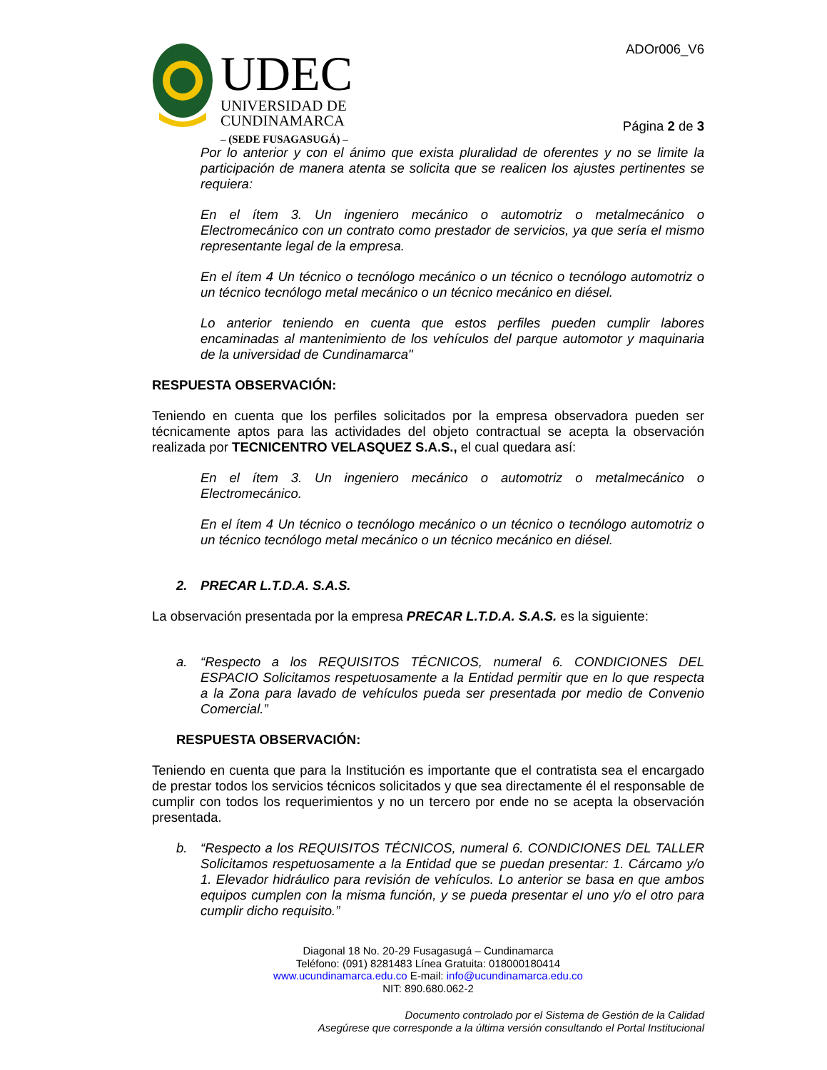UDEC
UNIVERSIDAD DE
CUNDINAMARCA
– (SEDE FUSAGASUGÁ) –
ADOr006_V6
Página 2 de 3
Por lo anterior y con el ánimo que exista pluralidad de oferentes y no se limite la participación de manera atenta se solicita que se realicen los ajustes pertinentes se requiera:
En el ítem 3. Un ingeniero mecánico o automotriz o metalmecánico o Electromecánico con un contrato como prestador de servicios, ya que sería el mismo representante legal de la empresa.
En el ítem 4 Un técnico o tecnólogo mecánico o un técnico o tecnólogo automotriz o un técnico tecnólogo metal mecánico o un técnico mecánico en diésel.
Lo anterior teniendo en cuenta que estos perfiles pueden cumplir labores encaminadas al mantenimiento de los vehículos del parque automotor y maquinaria de la universidad de Cundinamarca"
RESPUESTA OBSERVACIÓN:
Teniendo en cuenta que los perfiles solicitados por la empresa observadora pueden ser técnicamente aptos para las actividades del objeto contractual se acepta la observación realizada por TECNICENTRO VELASQUEZ S.A.S., el cual quedara así:
En el ítem 3. Un ingeniero mecánico o automotriz o metalmecánico o Electromecánico.
En el ítem 4 Un técnico o tecnólogo mecánico o un técnico o tecnólogo automotriz o un técnico tecnólogo metal mecánico o un técnico mecánico en diésel.
2. PRECAR L.T.D.A. S.A.S.
La observación presentada por la empresa PRECAR L.T.D.A. S.A.S. es la siguiente:
a. “Respecto a los REQUISITOS TÉCNICOS, numeral 6. CONDICIONES DEL ESPACIO Solicitamos respetuosamente a la Entidad permitir que en lo que respecta a la Zona para lavado de vehículos pueda ser presentada por medio de Convenio Comercial.”
RESPUESTA OBSERVACIÓN:
Teniendo en cuenta que para la Institución es importante que el contratista sea el encargado de prestar todos los servicios técnicos solicitados y que sea directamente él el responsable de cumplir con todos los requerimientos y no un tercero por ende no se acepta la observación presentada.
b. “Respecto a los REQUISITOS TÉCNICOS, numeral 6. CONDICIONES DEL TALLER Solicitamos respetuosamente a la Entidad que se puedan presentar: 1. Cárcamo y/o 1. Elevador hidráulico para revisión de vehículos. Lo anterior se basa en que ambos equipos cumplen con la misma función, y se pueda presentar el uno y/o el otro para cumplir dicho requisito.”
Diagonal 18 No. 20-29 Fusagasugá – Cundinamarca
Teléfono: (091) 8281483 Línea Gratuita: 018000180414
www.ucundinamarca.edu.co E-mail: info@ucundinamarca.edu.co
NIT: 890.680.062-2
Documento controlado por el Sistema de Gestión de la Calidad
Asegúrese que corresponde a la última versión consultando el Portal Institucional